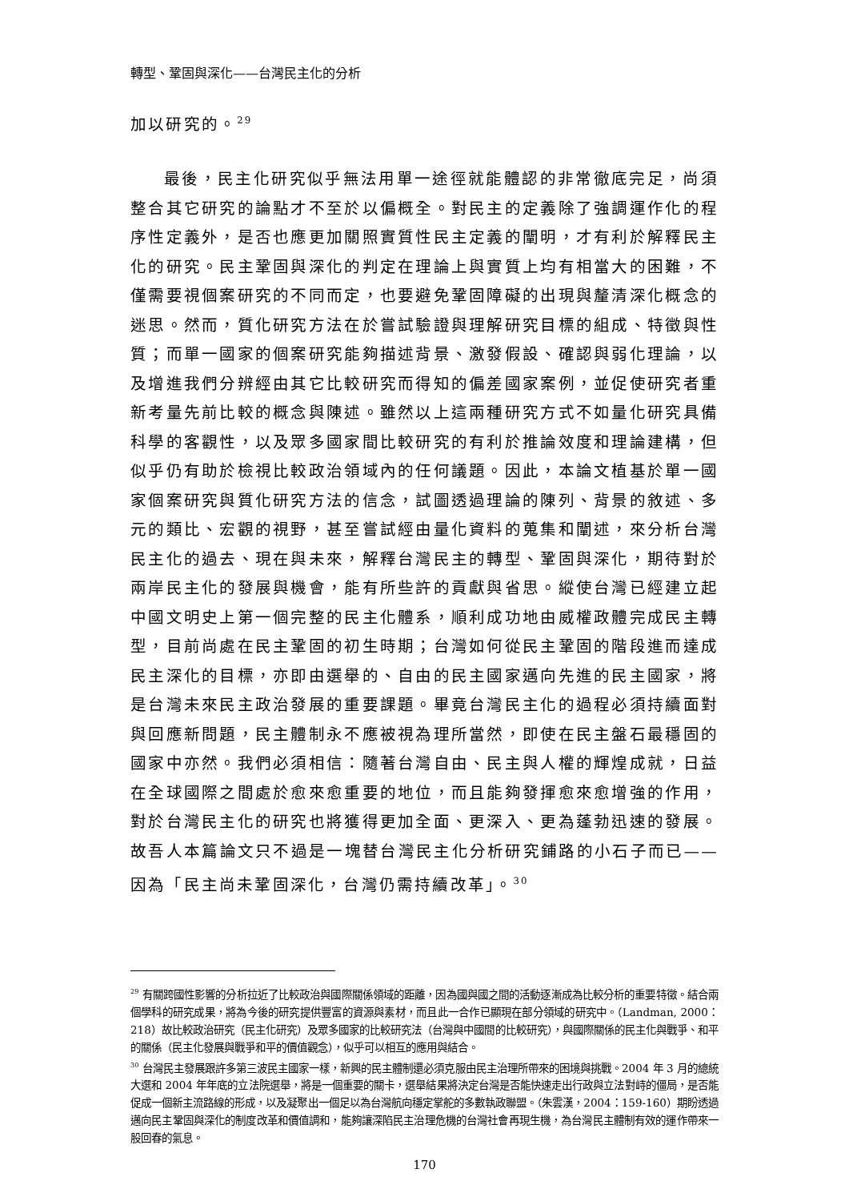轉型、鞏固與深化——台灣民主化的分析
加以研究的。<sup>29</sup>
最後，民主化研究似乎無法用單一途徑就能體認的非常徹底完足，尚須整合其它研究的論點才不至於以偏概全。對民主的定義除了強調運作化的程序性定義外，是否也應更加關照實質性民主定義的闡明，才有利於解釋民主化的研究。民主鞏固與深化的判定在理論上與實質上均有相當大的困難，不僅需要視個案研究的不同而定，也要避免鞏固障礙的出現與釐清深化概念的迷思。然而，質化研究方法在於嘗試驗證與理解研究目標的組成、特徵與性質；而單一國家的個案研究能夠描述背景、激發假設、確認與弱化理論，以及增進我們分辨經由其它比較研究而得知的偏差國家案例，並促使研究者重新考量先前比較的概念與陳述。雖然以上這兩種研究方式不如量化研究具備科學的客觀性，以及眾多國家間比較研究的有利於推論效度和理論建構，但似乎仍有助於檢視比較政治領域內的任何議題。因此，本論文植基於單一國家個案研究與質化研究方法的信念，試圖透過理論的陳列、背景的敘述、多元的類比、宏觀的視野，甚至嘗試經由量化資料的蒐集和闡述，來分析台灣民主化的過去、現在與未來，解釋台灣民主的轉型、鞏固與深化，期待對於兩岸民主化的發展與機會，能有所些許的貢獻與省思。縱使台灣已經建立起中國文明史上第一個完整的民主化體系，順利成功地由威權政體完成民主轉型，目前尚處在民主鞏固的初生時期；台灣如何從民主鞏固的階段進而達成民主深化的目標，亦即由選舉的、自由的民主國家邁向先進的民主國家，將是台灣未來民主政治發展的重要課題。畢竟台灣民主化的過程必須持續面對與回應新問題，民主體制永不應被視為理所當然，即使在民主盤石最穩固的國家中亦然。我們必須相信：隨著台灣自由、民主與人權的輝煌成就，日益在全球國際之間處於愈來愈重要的地位，而且能夠發揮愈來愈增強的作用，對於台灣民主化的研究也將獲得更加全面、更深入、更為蓬勃迅速的發展。故吾人本篇論文只不過是一塊替台灣民主化分析研究鋪路的小石子而已——因為「民主尚未鞏固深化，台灣仍需持續改革」。<sup>30</sup>
<sup>29</sup> 有關跨國性影響的分析拉近了比較政治與國際關係領域的距離，因為國與國之間的活動逐漸成為比較分析的重要特徵。結合兩個學科的研究成果，將為今後的研究提供豐富的資源與素材，而且此一合作已顯現在部分領域的研究中。（Landman, 2000：218）故比較政治研究（民主化研究）及眾多國家的比較研究法（台灣與中國間的比較研究），與國際關係的民主化與戰爭、和平的關係（民主化發展與戰爭和平的價值觀念），似乎可以相互的應用與結合。
<sup>30</sup> 台灣民主發展跟許多第三波民主國家一樣，新興的民主體制還必須克服由民主治理所帶來的困境與挑戰。2004 年 3 月的總統大選和 2004 年年底的立法院選舉，將是一個重要的關卡，選舉結果將決定台灣是否能快速走出行政與立法對峙的僵局，是否能促成一個新主流路線的形成，以及凝聚出一個足以為台灣航向穩定掌舵的多數執政聯盟。（朱雲漢，2004：159-160）期盼透過邁向民主鞏固與深化的制度改革和價值調和，能夠讓深陷民主治理危機的台灣社會再現生機，為台灣民主體制有效的運作帶來一股回春的氣息。
170